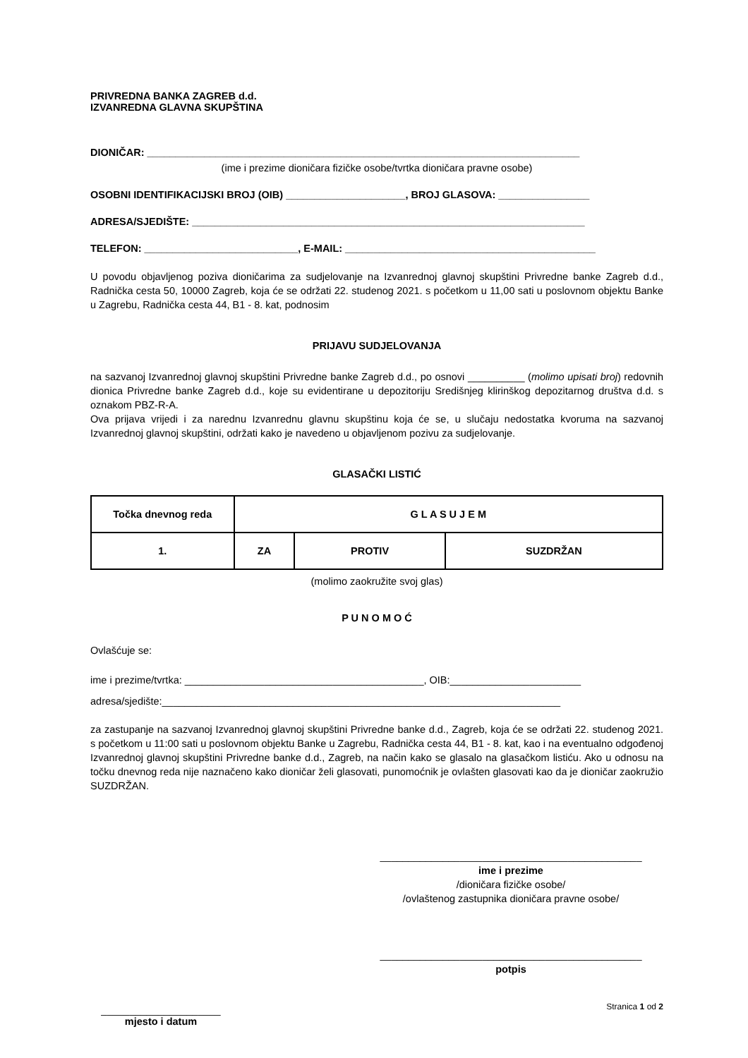PRIVREDNA BANKA ZAGREB d.d.
IZVANREDNA GLAVNA SKUPŠTINA
DIONIČAR: ____________________________________________________________________________
(ime i prezime dioničara fizičke osobe/tvrtka dioničara pravne osobe)
OSOBNI IDENTIFIKACIJSKI BROJ (OIB) _____________________, BROJ GLASOVA: ________________
ADRESA/SJEDIŠTE: _____________________________________________________________________
TELEFON: ___________________________, E-MAIL: ____________________________________________
U povodu objavljenog poziva dioničarima za sudjelovanje na Izvanrednoj glavnoj skupštini Privredne banke Zagreb d.d., Radnička cesta 50, 10000 Zagreb, koja će se održati 22. studenog 2021. s početkom u 11,00 sati u poslovnom objektu Banke u Zagrebu, Radnička cesta 44, B1 - 8. kat, podnosim
PRIJAVU SUDJELOVANJA
na sazvanoj Izvanrednoj glavnoj skupštini Privredne banke Zagreb d.d., po osnovi __________ (molimo upisati broj) redovnih dionica Privredne banke Zagreb d.d., koje su evidentirane u depozitoriju Središnjeg klirinškog depozitarnog društva d.d. s oznakom PBZ-R-A.
Ova prijava vrijedi i za narednu Izvanrednu glavnu skupštinu koja će se, u slučaju nedostatka kvoruma na sazvanoj Izvanrednoj glavnoj skupštini, održati kako je navedeno u objavljenom pozivu za sudjelovanje.
GLASAČKI LISTIĆ
| Točka dnevnog reda | G L A S U J E M | | |
| 1. | ZA | PROTIV | SUZDRŽAN |
(molimo zaokružite svoj glas)
P U N O M O Ć
Ovlašćuje se:
ime i prezime/tvrtka: __________________________________________, OIB:_______________________
adresa/sjedište:______________________________________________________________________
za zastupanje na sazvanoj Izvanrednoj glavnoj skupštini Privredne banke d.d., Zagreb, koja će se održati 22. studenog 2021. s početkom u 11:00 sati u poslovnom objektu Banke u Zagrebu, Radnička cesta 44, B1 - 8. kat, kao i na eventualno odgođenoj Izvanrednoj glavnoj skupštini Privredne banke d.d., Zagreb, na način kako se glasalo na glasačkom listiću. Ako u odnosu na točku dnevnog reda nije naznačeno kako dioničar želi glasovati, punomoćnik je ovlašten glasovati kao da je dioničar zaokružio SUZDRŽAN.
______________________________________________
ime i prezime
/dioničara fizičke osobe/
/ovlaštenog zastupnika dioničara pravne osobe/
______________________________________________
potpis
_____________________
mjesto i datum
Stranica 1 od 2